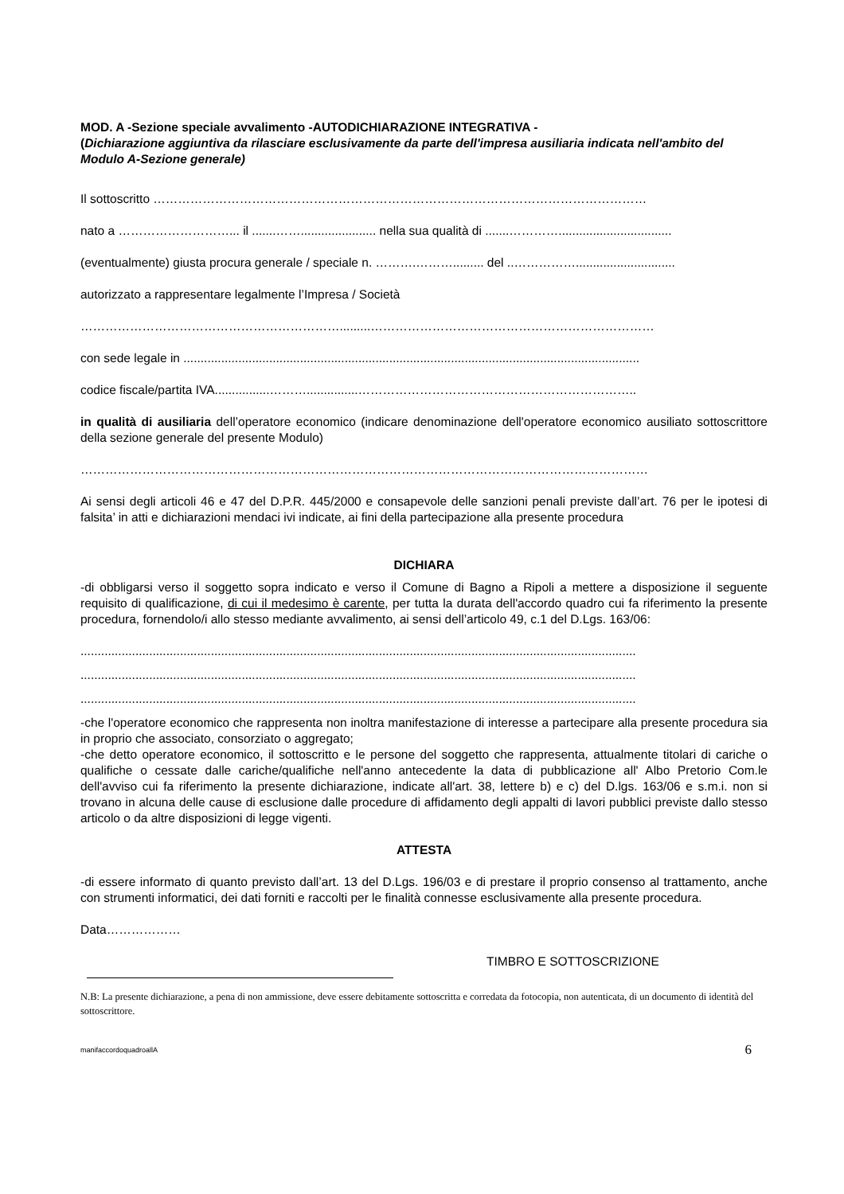MOD. A -Sezione speciale avvalimento -AUTODICHIARAZIONE INTEGRATIVA -
(Dichiarazione aggiuntiva da rilasciare esclusivamente da parte dell'impresa ausiliaria indicata nell'ambito del Modulo A-Sezione generale)
Il sottoscritto …………………………………………………………………………………………………………
nato a ………………………... il .......……...................... nella sua qualità di .......………….................................
(eventualmente) giusta procura generale / speciale n. ……….………......... del ..…………….............................
autorizzato a rappresentare legalmente l’Impresa / Società
……………………………………………………….........……………………………………………………………
con sede legale in .....................................................................................................................................
codice fiscale/partita IVA................………...............…………………………………………………………..
in qualità di ausiliaria dell’operatore economico (indicare denominazione dell'operatore economico ausiliato sottoscrittore della sezione generale del presente Modulo)
…………………………………………………………………………………………………………………………
Ai sensi degli articoli 46 e 47 del D.P.R. 445/2000 e consapevole delle sanzioni penali previste dall’art. 76 per le ipotesi di falsita’ in atti e dichiarazioni mendaci ivi indicate, ai fini della partecipazione alla presente procedura
DICHIARA
-di obbligarsi verso il soggetto sopra indicato e verso il Comune di Bagno a Ripoli a mettere a disposizione il seguente requisito di qualificazione, di cui il medesimo è carente, per tutta la durata dell'accordo quadro cui fa riferimento la presente procedura, fornendolo/i allo stesso mediante avvalimento, ai sensi dell’articolo 49, c.1 del D.Lgs. 163/06:
..................................................................................................................................................................
..................................................................................................................................................................
..................................................................................................................................................................
-che l'operatore economico che rappresenta non inoltra manifestazione di interesse a partecipare alla presente procedura sia in proprio che associato, consorziato o aggregato;
-che detto operatore economico, il sottoscritto e le persone del soggetto che rappresenta, attualmente titolari di cariche o qualifiche o cessate dalle cariche/qualifiche nell'anno antecedente la data di pubblicazione all' Albo Pretorio Com.le dell'avviso cui fa riferimento la presente dichiarazione, indicate all'art. 38, lettere b) e c) del D.lgs. 163/06 e s.m.i. non si trovano in alcuna delle cause di esclusione dalle procedure di affidamento degli appalti di lavori pubblici previste dallo stesso articolo o da altre disposizioni di legge vigenti.
ATTESTA
-di essere informato di quanto previsto dall’art. 13 del D.Lgs. 196/03 e di prestare il proprio consenso al trattamento, anche con strumenti informatici, dei dati forniti e raccolti per le finalità connesse esclusivamente alla presente procedura.
Data………………
TIMBRO E SOTTOSCRIZIONE
N.B: La presente dichiarazione, a pena di non ammissione, deve essere debitamente sottoscritta e corredata da fotocopia, non autenticata, di un documento di identità del sottoscrittore.
manifaccordoquadroallA 6